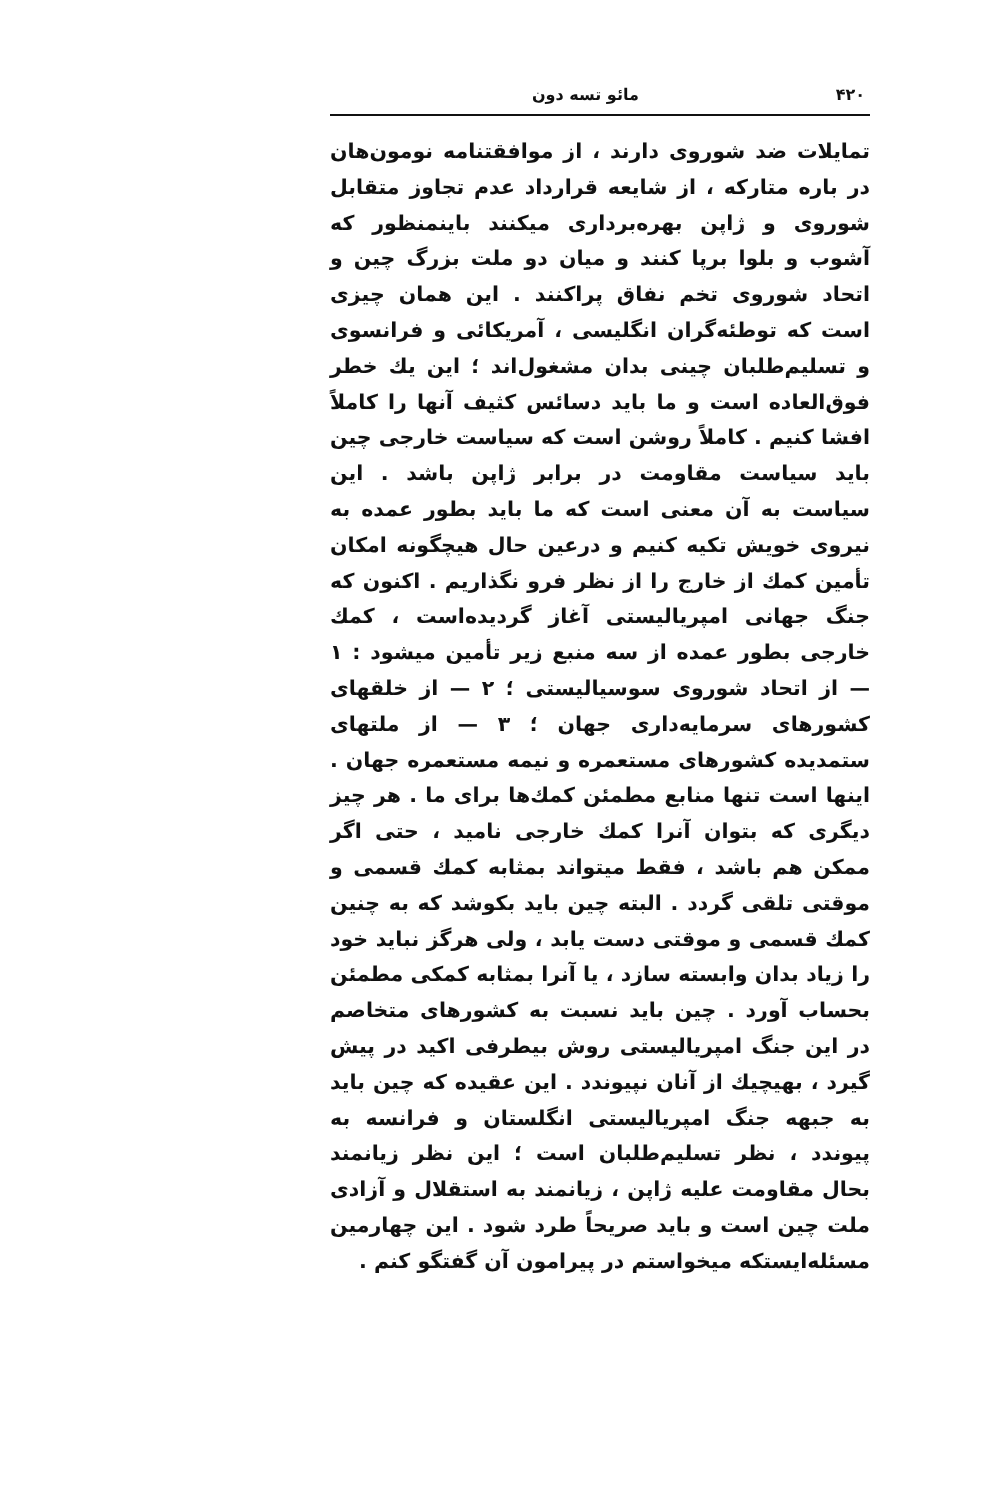۴۲۰ مائو تسه دون
تمایلات ضد شوروی دارند ، از موافقتنامه نومون‌هان در باره‌ متارکه ، از شایعه قرارداد عدم تجاوز متقابل شوروی و ژاپن بهره‌برداری میکنند باینمنظور که آشوب و بلوا برپا کنند و میان دو ملت بزرگ چین و اتحاد شوروی تخم نفاق پراکنند . این همان چیزی است که توطئه‌گران انگلیسی ، آمریکائی و فرانسوی و تسلیم‌طلبان چینی بدان مشغول‌اند ؛ این یك خطر فوق‌العاده است و ما باید دسائس کثیف آنها را کاملاً افشا کنیم . کاملاً روشن است که سیاست خارجی چین باید سیاست مقاومت در برابر ژاپن باشد . این سیاست به آن معنی است که ما باید بطور عمده به نیروی خویش تکیه کنیم و درعین حال هیچگونه امکان تأمین کمك از خارج را از نظر فرو نگذاریم . اکنون که جنگ جهانی امپریالیستی آغاز گردیده‌است ، کمك خارجی بطور عمده از سه منبع زیر تأمین میشود : ۱ — از اتحاد شوروی سوسیالیستی ؛ ۲ — از خلقهای کشورهای سرمایه‌داری جهان ؛ ۳ — از ملتهای ستمدیده کشورهای مستعمره و نیمه مستعمره جهان . اینها است تنها منابع مطمئن کمك‌ها برای ما . هر چیز دیگری که بتوان آنرا کمك خارجی نامید ، حتی اگر ممکن هم باشد ، فقط میتواند بمثابه کمك قسمی و موقتی تلقی گردد . البته چین باید بکوشد که به چنین کمك قسمی و موقتی دست یابد ، ولی هرگز نباید خود را زیاد بدان وابسته سازد ، یا آنرا بمثابه کمکی مطمئن بحساب آورد . چین باید نسبت به کشورهای متخاصم در این جنگ امپریالیستی روش بیطرفی اکید در پیش گیرد ، بهیچیك از آنان نپیوندد . این عقیده که چین باید به جبهه جنگ امپریالیستی انگلستان و فرانسه به پیوندد ، نظر تسلیم‌طلبان است ؛ این نظر زیانمند بحال مقاومت علیه ژاپن ، زیانمند به استقلال و آزادی ملت چین است و باید صریحاً طرد شود . این چهارمین مسئله‌ایستکه میخواستم در پیرامون آن گفتگو کنم .